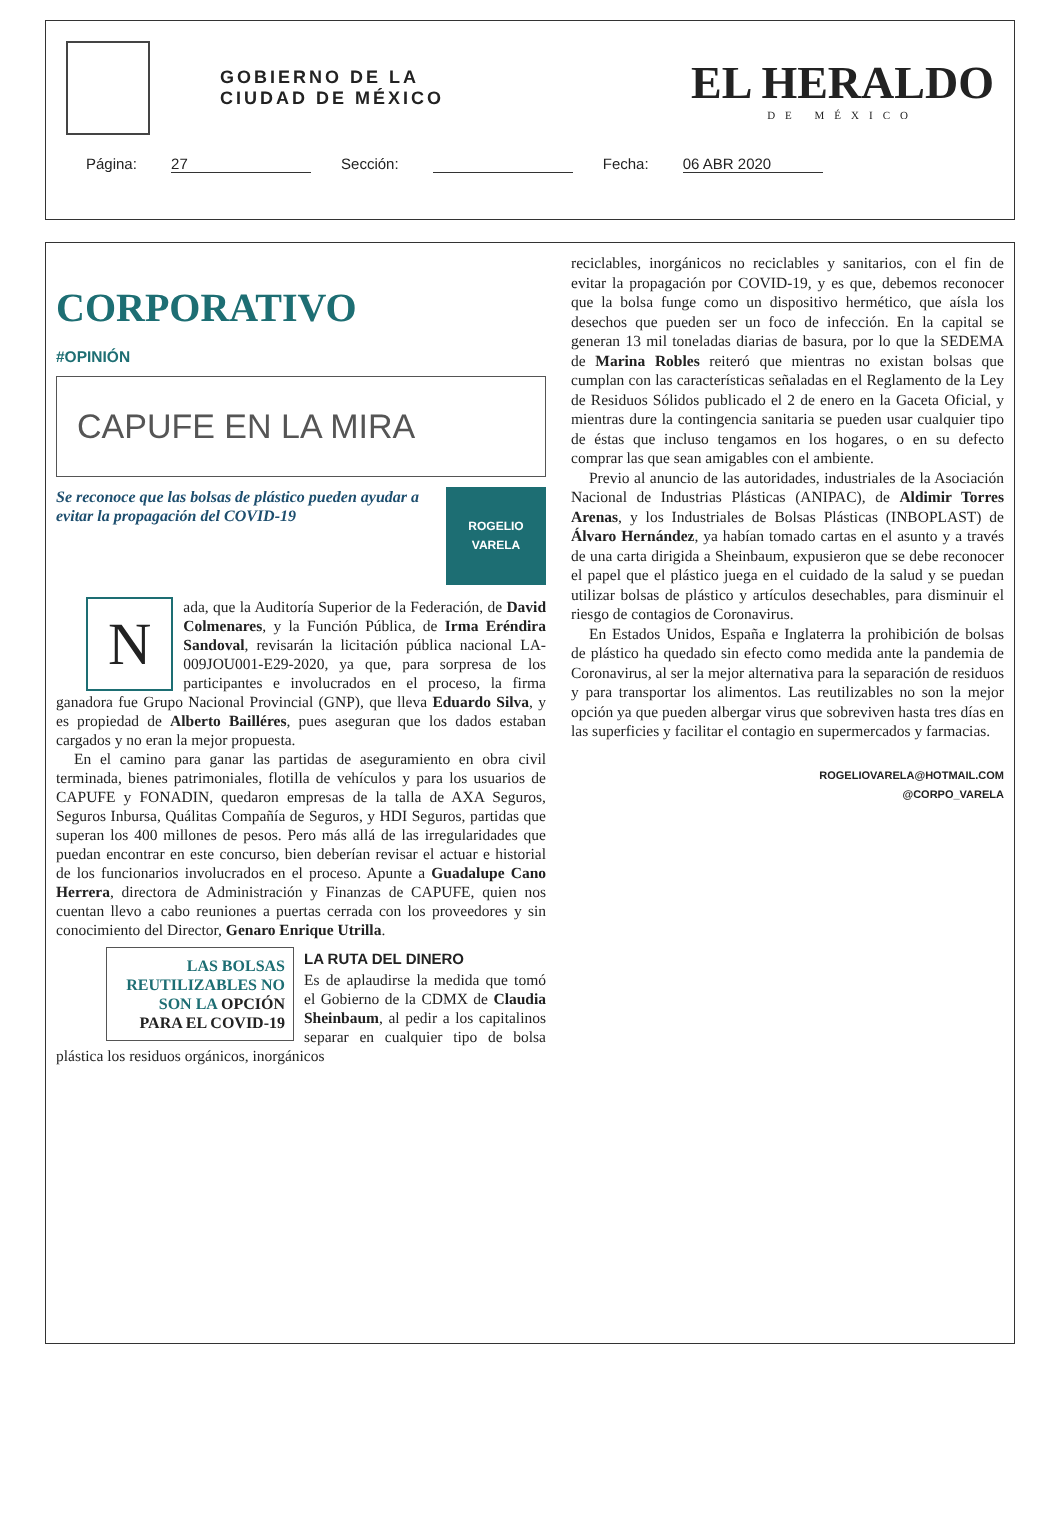GOBIERNO DE LA
CIUDAD DE MÉXICO
EL HERALDO
DE MÉXICO
Página: 27 Sección: Fecha: 06 ABR 2020
CORPORATIVO
#OPINIÓN
CAPUFE EN LA MIRA
Se reconoce que las bolsas de plástico pueden ayudar a evitar la propagación del COVID-19
ROGELIO VARELA
N
ada, que la Auditoría Superior de la Federación, de David Colmenares, y la Función Pública, de Irma Eréndira Sandoval, revisarán la licitación pública nacional LA-009JOU001-E29-2020, ya que, para sorpresa de los participantes e involucrados en el proceso, la firma ganadora fue Grupo Nacional Provincial (GNP), que lleva Eduardo Silva, y es propiedad de Alberto Bailléres, pues aseguran que los dados estaban cargados y no eran la mejor propuesta.
En el camino para ganar las partidas de aseguramiento en obra civil terminada, bienes patrimoniales, flotilla de vehículos y para los usuarios de CAPUFE y FONADIN, quedaron empresas de la talla de AXA Seguros, Seguros Inbursa, Quálitas Compañía de Seguros, y HDI Seguros, partidas que superan los 400 millones de pesos. Pero más allá de las irregularidades que puedan encontrar en este concurso, bien deberían revisar el actuar e historial de los funcionarios involucrados en el proceso. Apunte a Guadalupe Cano Herrera, directora de Administración y Finanzas de CAPUFE, quien nos cuentan llevo a cabo reuniones a puertas cerrada con los proveedores y sin conocimiento del Director, Genaro Enrique Utrilla.
LAS BOLSAS REUTILIZABLES NO SON LA OPCIÓN PARA EL COVID-19
LA RUTA DEL DINERO
Es de aplaudirse la medida que tomó el Gobierno de la CDMX de Claudia Sheinbaum, al pedir a los capitalinos separar en cualquier tipo de bolsa plástica los residuos orgánicos, inorgánicos
reciclables, inorgánicos no reciclables y sanitarios, con el fin de evitar la propagación por COVID-19, y es que, debemos reconocer que la bolsa funge como un dispositivo hermético, que aísla los desechos que pueden ser un foco de infección. En la capital se generan 13 mil toneladas diarias de basura, por lo que la SEDEMA de Marina Robles reiteró que mientras no existan bolsas que cumplan con las características señaladas en el Reglamento de la Ley de Residuos Sólidos publicado el 2 de enero en la Gaceta Oficial, y mientras dure la contingencia sanitaria se pueden usar cualquier tipo de éstas que incluso tengamos en los hogares, o en su defecto comprar las que sean amigables con el ambiente.
Previo al anuncio de las autoridades, industriales de la Asociación Nacional de Industrias Plásticas (ANIPAC), de Aldimir Torres Arenas, y los Industriales de Bolsas Plásticas (INBOPLAST) de Álvaro Hernández, ya habían tomado cartas en el asunto y a través de una carta dirigida a Sheinbaum, expusieron que se debe reconocer el papel que el plástico juega en el cuidado de la salud y se puedan utilizar bolsas de plástico y artículos desechables, para disminuir el riesgo de contagios de Coronavirus.
En Estados Unidos, España e Inglaterra la prohibición de bolsas de plástico ha quedado sin efecto como medida ante la pandemia de Coronavirus, al ser la mejor alternativa para la separación de residuos y para transportar los alimentos. Las reutilizables no son la mejor opción ya que pueden albergar virus que sobreviven hasta tres días en las superficies y facilitar el contagio en supermercados y farmacias.
ROGELIOVARELA@HOTMAIL.COM
@CORPO_VARELA